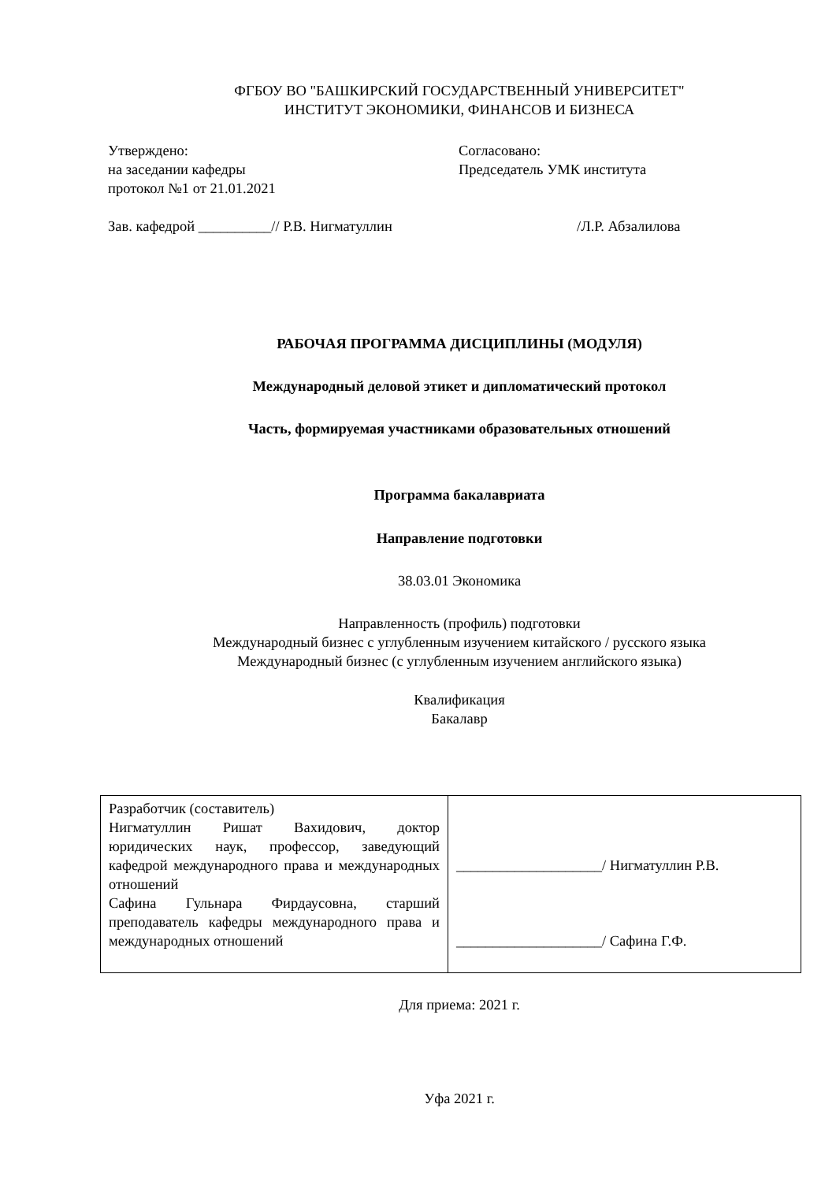ФГБОУ ВО "БАШКИРСКИЙ ГОСУДАРСТВЕННЫЙ УНИВЕРСИТЕТ"
ИНСТИТУТ ЭКОНОМИКИ, ФИНАНСОВ И БИЗНЕСА
Утверждено:
на заседании кафедры
протокол №1 от 21.01.2021
Зав. кафедрой __________// Р.В. Нигматуллин
Согласовано:
Председатель УМК института
/Л.Р. Абзалилова
РАБОЧАЯ ПРОГРАММА ДИСЦИПЛИНЫ (МОДУЛЯ)
Международный деловой этикет и дипломатический протокол
Часть, формируемая участниками образовательных отношений
Программа бакалавриата
Направление подготовки
38.03.01 Экономика
Направленность (профиль) подготовки
Международный бизнес с углубленным изучением китайского / русского языка
Международный бизнес (с углубленным изучением английского языка)
Квалификация
Бакалавр
| Разработчик (составитель) Нигматуллин Ришат Вахидович, доктор юридических наук, профессор, заведующий кафедрой международного права и международных отношений Сафина Гульнара Фирдаусовна, старший преподаватель кафедры международного права и международных отношений | ____________________/ Нигматуллин Р.В. ____________________/ Сафина Г.Ф. |
Для приема: 2021 г.
Уфа 2021 г.